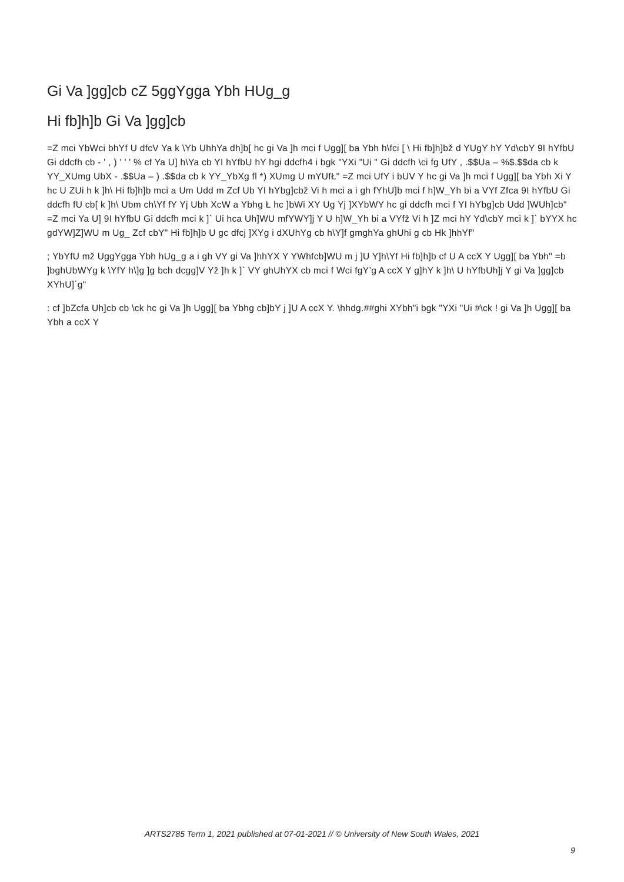Gi Va ]gg]cb cZ 5ggYgga Ybh HUg_g
Hi fb]h]b Gi Va ]gg]cb
=Z mci YbWci bhYf U dfcV Ya k \Yb UhhYa dh]b[ hc gi Va ]h mci f Ugg][ ba Ybh h\fci [ \ Hi fb]h]bž d YUgY hY Yd\cbY 9I hYfbU Gi ddcfh cb - ' , ) ' ' ' % cf Ya U] h\Ya cb YI hYfbU hY hgi ddcfh4 i bgk "YXi "Ui " Gi ddcfh \ci fg UfY , .$$Ua – %$.$$da cb k YY_XUmg UbX - .$$Ua – ) .$$da cb k YY_YbXg fl *) XUmg U mYUfŁ" =Z mci UfY i bUV Y hc gi Va ]h mci f Ugg][ ba Ybh Xi Y hc U ZUi h k ]h\ Hi fb]h]b mci a Um Udd m Zcf Ub YI hYbg]cbž Vi h mci a i gh fYhU]b mci f h]W_Yh bi a VYf Zfca 9I hYfbU Gi ddcfh fU cb[ k ]h\ Ubm ch\Yf fY Yj Ubh XcW a Ybhg Ł hc ]bWi XY Ug Yj ]XYbWY hc gi ddcfh mci f YI hYbg]cb Udd ]WUh]cb" =Z mci Ya U] 9I hYfbU Gi ddcfh mci k ]` Ui hca Uh]WU mfYWY]j Y U h]W_Yh bi a VYfž Vi h ]Z mci hY Yd\cbY mci k ]` bYYX hc gdYW]Z]WU m Ug_ Zcf cbY" Hi fb]h]b U gc dfcj ]XYg i dXUhYg cb h\Y]f gmghYa ghUhi g cb Hk ]hhYf"
; YbYfU mž UggYgga Ybh hUg_g a i gh VY gi Va ]hhYX Y YWhfcb]WU m j ]U Y]h\Yf Hi fb]h]b cf U A ccX Y Ugg][ ba Ybh" =b ]bghUbWYg k \YfY h\]g ]g bch dcgg]V Yž ]h k ]` VY ghUhYX cb mci f Wci fgY’g A ccX Y g]hY k ]h\ U hYfbUh]j Y gi Va ]gg]cb XYhU]`g"
: cf ]bZcfa Uh]cb cb \ck hc gi Va ]h Ugg][ ba Ybhg cb]bY j ]U A ccX Y. \hhdg.##ghi XYbh"i bgk "YXi "Ui #\ck ! gi Va ]h Ugg][ ba Ybh a ccX Y
ARTS2785 Term 1, 2021 published at 07-01-2021 // © University of New South Wales, 2021
9